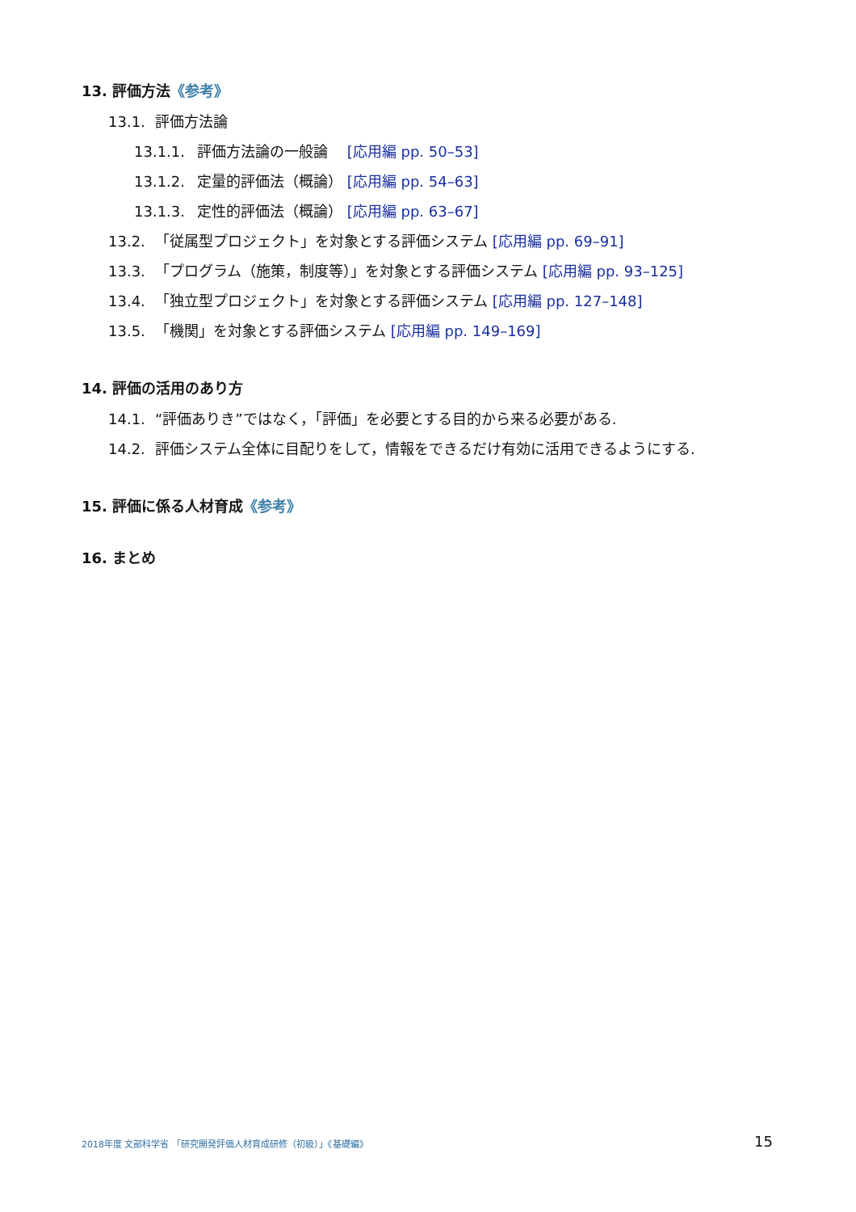13. 評価方法《参考》
13.1. 評価方法論
13.1.1. 評価方法論の一般論　 [応用編 pp. 50–53]
13.1.2. 定量的評価法（概論） [応用編 pp. 54–63]
13.1.3. 定性的評価法（概論） [応用編 pp. 63–67]
13.2. 「従属型プロジェクト」を対象とする評価システム [応用編 pp. 69–91]
13.3. 「プログラム（施策，制度等）」を対象とする評価システム [応用編 pp. 93–125]
13.4. 「独立型プロジェクト」を対象とする評価システム [応用編 pp. 127–148]
13.5. 「機関」を対象とする評価システム [応用編 pp. 149–169]
14. 評価の活用のあり方
14.1. “評価ありき”ではなく，「評価」を必要とする目的から来る必要がある.
14.2. 評価システム全体に目配りをして，情報をできるだけ有効に活用できるようにする.
15. 評価に係る人材育成《参考》
16. まとめ
2018年度 文部科学省 「研究開発評価人材育成研修（初級）」《基礎編》 15